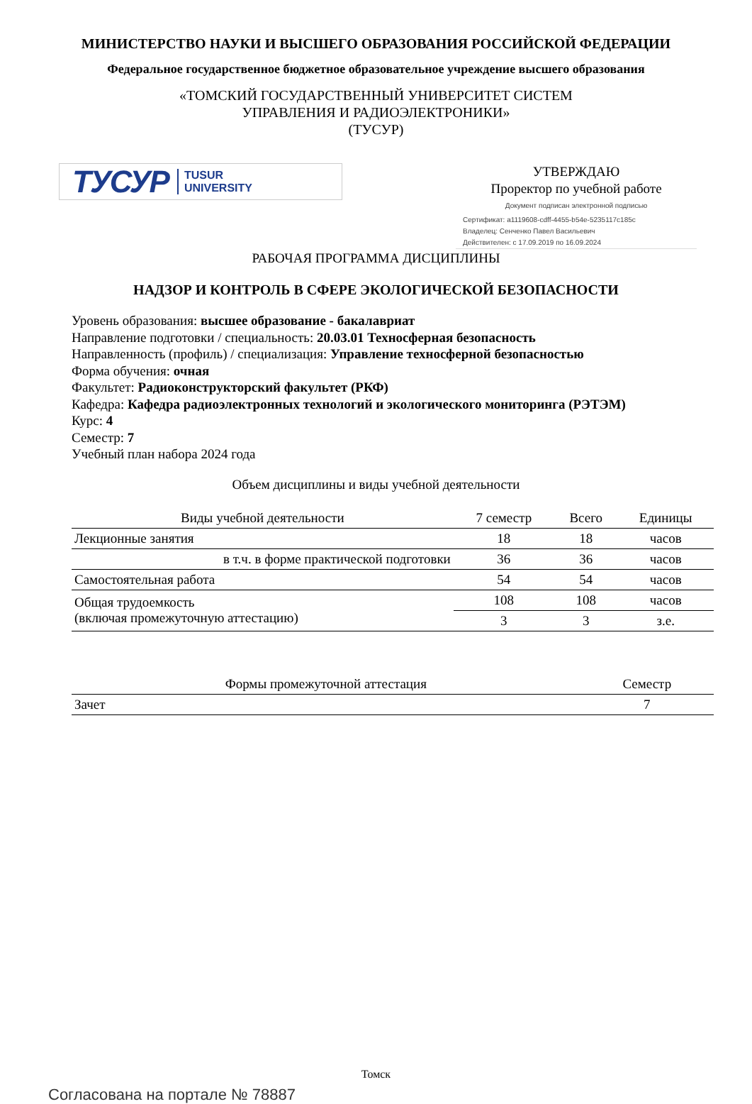МИНИСТЕРСТВО НАУКИ И ВЫСШЕГО ОБРАЗОВАНИЯ РОССИЙСКОЙ ФЕДЕРАЦИИ
Федеральное государственное бюджетное образовательное учреждение высшего образования
«ТОМСКИЙ ГОСУДАРСТВЕННЫЙ УНИВЕРСИТЕТ СИСТЕМ
УПРАВЛЕНИЯ И РАДИОЭЛЕКТРОНИКИ»
(ТУСУР)
ТУСУР TUSUR
UNIVERSITY
УТВЕРЖДАЮ
Проректор по учебной работе
Документ подписан электронной подписью
Сертификат: a1119608-cdff-4455-b54e-5235117c185c
Владелец: Сенченко Павел Васильевич
Действителен: с 17.09.2019 по 16.09.2024
РАБОЧАЯ ПРОГРАММА ДИСЦИПЛИНЫ
НАДЗОР И КОНТРОЛЬ В СФЕРЕ ЭКОЛОГИЧЕСКОЙ БЕЗОПАСНОСТИ
Уровень образования: высшее образование - бакалавриат
Направление подготовки / специальность: 20.03.01 Техносферная безопасность
Направленность (профиль) / специализация: Управление техносферной безопасностью
Форма обучения: очная
Факультет: Радиоконструкторский факультет (РКФ)
Кафедра: Кафедра радиоэлектронных технологий и экологического мониторинга (РЭТЭМ)
Курс: 4
Семестр: 7
Учебный план набора 2024 года
Объем дисциплины и виды учебной деятельности
| Виды учебной деятельности | 7 семестр | Всего | Единицы |
| --- | --- | --- | --- |
| Лекционные занятия | 18 | 18 | часов |
| в т.ч. в форме практической подготовки | 36 | 36 | часов |
| Самостоятельная работа | 54 | 54 | часов |
| Общая трудоемкость (включая промежуточную аттестацию) | 108 | 108 | часов |
| | 3 | 3 | з.е. |
| Формы промежуточной аттестация | Семестр |
| --- | --- |
| Зачет | 7 |
Томск
Согласована на портале № 78887